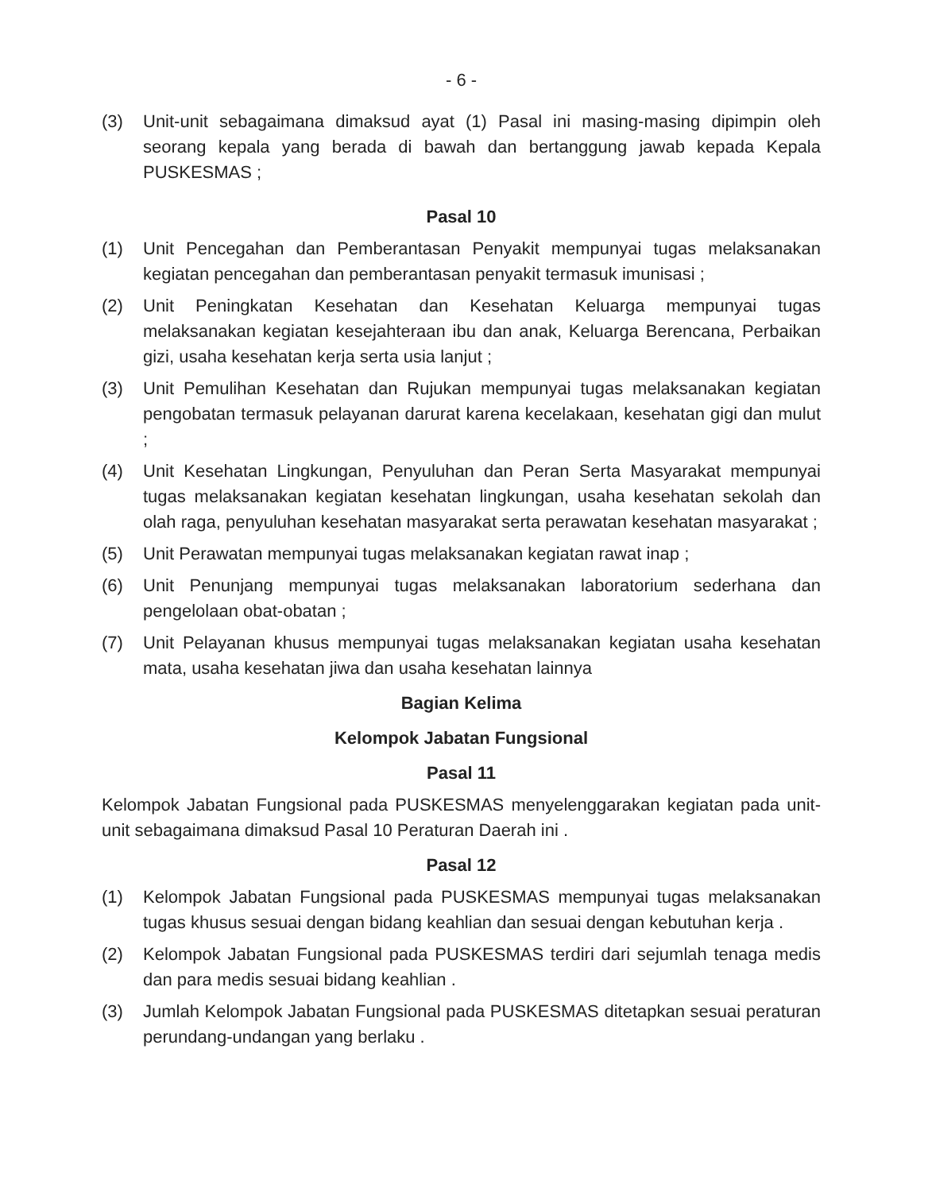- 6 -
(3) Unit-unit sebagaimana dimaksud ayat (1) Pasal ini masing-masing dipimpin oleh seorang kepala yang berada di bawah dan bertanggung jawab kepada Kepala PUSKESMAS ;
Pasal 10
(1) Unit Pencegahan dan Pemberantasan Penyakit mempunyai tugas melaksanakan kegiatan pencegahan dan pemberantasan penyakit termasuk imunisasi ;
(2) Unit Peningkatan Kesehatan dan Kesehatan Keluarga mempunyai tugas melaksanakan kegiatan kesejahteraan ibu dan anak, Keluarga Berencana, Perbaikan gizi, usaha kesehatan kerja serta usia lanjut ;
(3) Unit Pemulihan Kesehatan dan Rujukan mempunyai tugas melaksanakan kegiatan pengobatan termasuk pelayanan darurat karena kecelakaan, kesehatan gigi dan mulut ;
(4) Unit Kesehatan Lingkungan, Penyuluhan dan Peran Serta Masyarakat mempunyai tugas melaksanakan kegiatan kesehatan lingkungan, usaha kesehatan sekolah dan olah raga, penyuluhan kesehatan masyarakat serta perawatan kesehatan masyarakat ;
(5) Unit Perawatan mempunyai tugas melaksanakan kegiatan rawat inap ;
(6) Unit Penunjang mempunyai tugas melaksanakan laboratorium sederhana dan pengelolaan obat-obatan ;
(7) Unit Pelayanan khusus mempunyai tugas melaksanakan kegiatan usaha kesehatan mata, usaha kesehatan jiwa dan usaha kesehatan lainnya
Bagian Kelima
Kelompok Jabatan Fungsional
Pasal 11
Kelompok Jabatan Fungsional pada PUSKESMAS menyelenggarakan kegiatan pada unit-unit sebagaimana dimaksud Pasal 10 Peraturan Daerah ini .
Pasal 12
(1) Kelompok Jabatan Fungsional pada PUSKESMAS mempunyai tugas melaksanakan tugas khusus sesuai dengan bidang keahlian dan sesuai dengan kebutuhan kerja .
(2) Kelompok Jabatan Fungsional pada PUSKESMAS terdiri dari sejumlah tenaga medis dan para medis sesuai bidang keahlian .
(3) Jumlah Kelompok Jabatan Fungsional pada PUSKESMAS ditetapkan sesuai peraturan perundang-undangan yang berlaku .